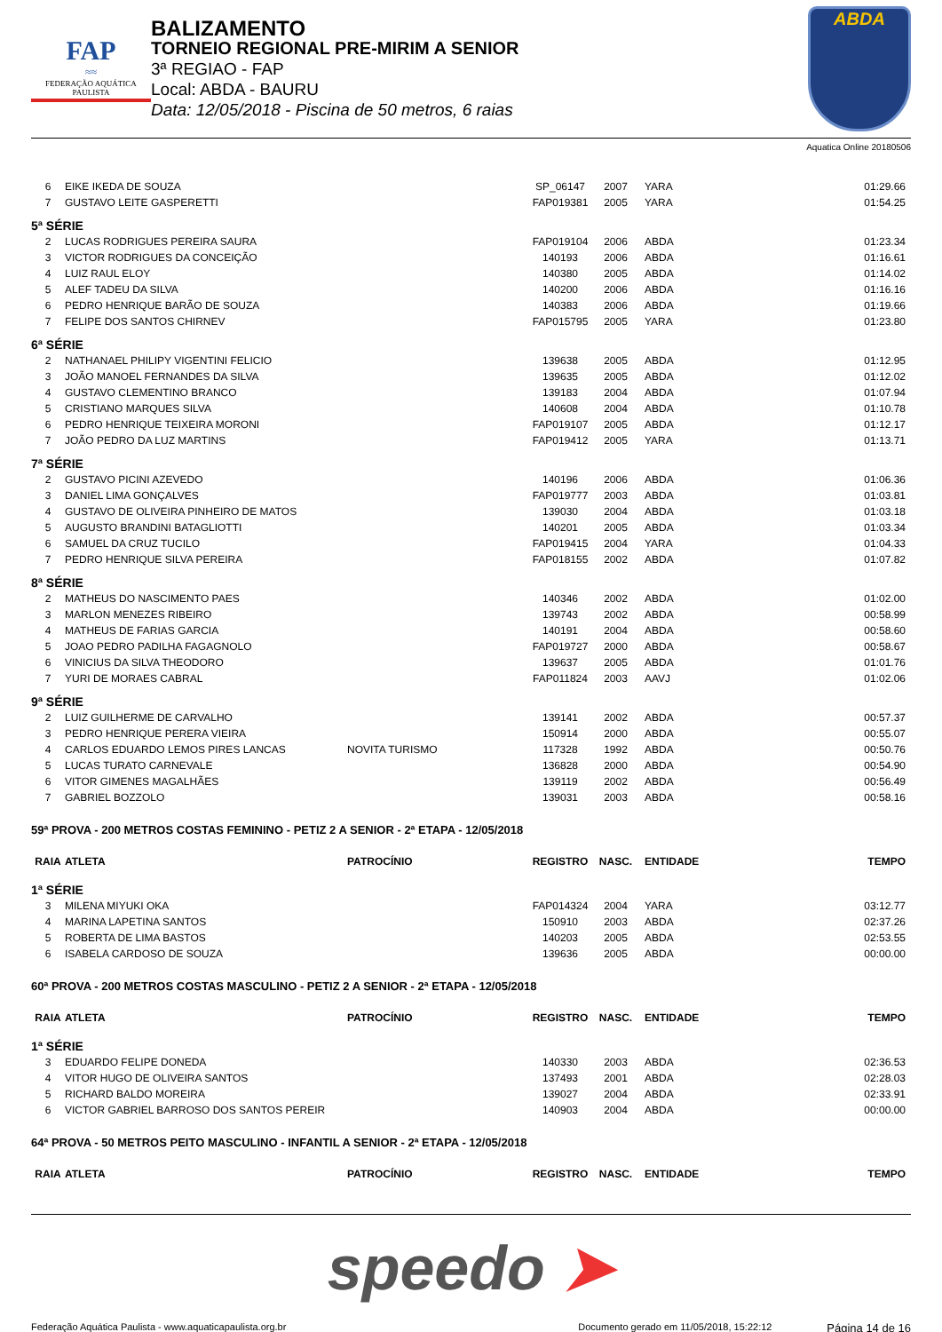FAP
≈≈
FEDERAÇÃO AQUÁTICA PAULISTA
BALIZAMENTO
TORNEIO REGIONAL PRE-MIRIM A SENIOR
3ª REGIAO - FAP
Local: ABDA - BAURU
Data: 12/05/2018 - Piscina de 50 metros, 6 raias
ABDA
Aquatica Online 20180506
| 6 | EIKE IKEDA DE SOUZA | | SP_06147 | 2007 | YARA | 01:29.66 |
| 7 | GUSTAVO LEITE GASPERETTI | | FAP019381 | 2005 | YARA | 01:54.25 |
| 5ª SÉRIE | | | | | | |
| 2 | LUCAS RODRIGUES PEREIRA SAURA | | FAP019104 | 2006 | ABDA | 01:23.34 |
| 3 | VICTOR RODRIGUES DA CONCEIÇÃO | | 140193 | 2006 | ABDA | 01:16.61 |
| 4 | LUIZ RAUL ELOY | | 140380 | 2005 | ABDA | 01:14.02 |
| 5 | ALEF TADEU DA SILVA | | 140200 | 2006 | ABDA | 01:16.16 |
| 6 | PEDRO HENRIQUE BARÃO DE SOUZA | | 140383 | 2006 | ABDA | 01:19.66 |
| 7 | FELIPE DOS SANTOS CHIRNEV | | FAP015795 | 2005 | YARA | 01:23.80 |
| 6ª SÉRIE | | | | | | |
| 2 | NATHANAEL PHILIPY VIGENTINI FELICIO | | 139638 | 2005 | ABDA | 01:12.95 |
| 3 | JOÃO MANOEL FERNANDES DA SILVA | | 139635 | 2005 | ABDA | 01:12.02 |
| 4 | GUSTAVO CLEMENTINO BRANCO | | 139183 | 2004 | ABDA | 01:07.94 |
| 5 | CRISTIANO MARQUES SILVA | | 140608 | 2004 | ABDA | 01:10.78 |
| 6 | PEDRO HENRIQUE TEIXEIRA MORONI | | FAP019107 | 2005 | ABDA | 01:12.17 |
| 7 | JOÃO PEDRO DA LUZ MARTINS | | FAP019412 | 2005 | YARA | 01:13.71 |
| 7ª SÉRIE | | | | | | |
| 2 | GUSTAVO PICINI AZEVEDO | | 140196 | 2006 | ABDA | 01:06.36 |
| 3 | DANIEL LIMA GONÇALVES | | FAP019777 | 2003 | ABDA | 01:03.81 |
| 4 | GUSTAVO DE OLIVEIRA PINHEIRO DE MATOS | | 139030 | 2004 | ABDA | 01:03.18 |
| 5 | AUGUSTO BRANDINI BATAGLIOTTI | | 140201 | 2005 | ABDA | 01:03.34 |
| 6 | SAMUEL DA CRUZ TUCILO | | FAP019415 | 2004 | YARA | 01:04.33 |
| 7 | PEDRO HENRIQUE SILVA PEREIRA | | FAP018155 | 2002 | ABDA | 01:07.82 |
| 8ª SÉRIE | | | | | | |
| 2 | MATHEUS DO NASCIMENTO PAES | | 140346 | 2002 | ABDA | 01:02.00 |
| 3 | MARLON MENEZES RIBEIRO | | 139743 | 2002 | ABDA | 00:58.99 |
| 4 | MATHEUS DE FARIAS GARCIA | | 140191 | 2004 | ABDA | 00:58.60 |
| 5 | JOAO PEDRO PADILHA FAGAGNOLO | | FAP019727 | 2000 | ABDA | 00:58.67 |
| 6 | VINICIUS DA SILVA THEODORO | | 139637 | 2005 | ABDA | 01:01.76 |
| 7 | YURI DE MORAES CABRAL | | FAP011824 | 2003 | AAVJ | 01:02.06 |
| 9ª SÉRIE | | | | | | |
| 2 | LUIZ GUILHERME DE CARVALHO | | 139141 | 2002 | ABDA | 00:57.37 |
| 3 | PEDRO HENRIQUE PERERA VIEIRA | | 150914 | 2000 | ABDA | 00:55.07 |
| 4 | CARLOS EDUARDO LEMOS PIRES LANCAS | NOVITA TURISMO | 117328 | 1992 | ABDA | 00:50.76 |
| 5 | LUCAS TURATO CARNEVALE | | 136828 | 2000 | ABDA | 00:54.90 |
| 6 | VITOR GIMENES MAGALHÃES | | 139119 | 2002 | ABDA | 00:56.49 |
| 7 | GABRIEL BOZZOLO | | 139031 | 2003 | ABDA | 00:58.16 |
| 59ª PROVA - 200 METROS COSTAS FEMININO - PETIZ 2 A SENIOR - 2ª ETAPA - 12/05/2018 | | | | | | |
| RAIA | ATLETA | PATROCÍNIO | REGISTRO | NASC. | ENTIDADE | TEMPO |
| 1ª SÉRIE | | | | | | |
| 3 | MILENA MIYUKI OKA | | FAP014324 | 2004 | YARA | 03:12.77 |
| 4 | MARINA LAPETINA SANTOS | | 150910 | 2003 | ABDA | 02:37.26 |
| 5 | ROBERTA DE LIMA BASTOS | | 140203 | 2005 | ABDA | 02:53.55 |
| 6 | ISABELA CARDOSO DE SOUZA | | 139636 | 2005 | ABDA | 00:00.00 |
| 60ª PROVA - 200 METROS COSTAS MASCULINO - PETIZ 2 A SENIOR - 2ª ETAPA - 12/05/2018 | | | | | | |
| RAIA | ATLETA | PATROCÍNIO | REGISTRO | NASC. | ENTIDADE | TEMPO |
| 1ª SÉRIE | | | | | | |
| 3 | EDUARDO FELIPE DONEDA | | 140330 | 2003 | ABDA | 02:36.53 |
| 4 | VITOR HUGO DE OLIVEIRA SANTOS | | 137493 | 2001 | ABDA | 02:28.03 |
| 5 | RICHARD BALDO MOREIRA | | 139027 | 2004 | ABDA | 02:33.91 |
| 6 | VICTOR GABRIEL BARROSO DOS SANTOS PEREIR | | 140903 | 2004 | ABDA | 00:00.00 |
| 64ª PROVA - 50 METROS PEITO MASCULINO - INFANTIL A SENIOR - 2ª ETAPA - 12/05/2018 | | | | | | |
| RAIA | ATLETA | PATROCÍNIO | REGISTRO | NASC. | ENTIDADE | TEMPO |
speedo ➤
Federação Aquática Paulista - www.aquaticapaulista.org.br
Documento gerado em 11/05/2018, 15:22:12
Página 14 de 16